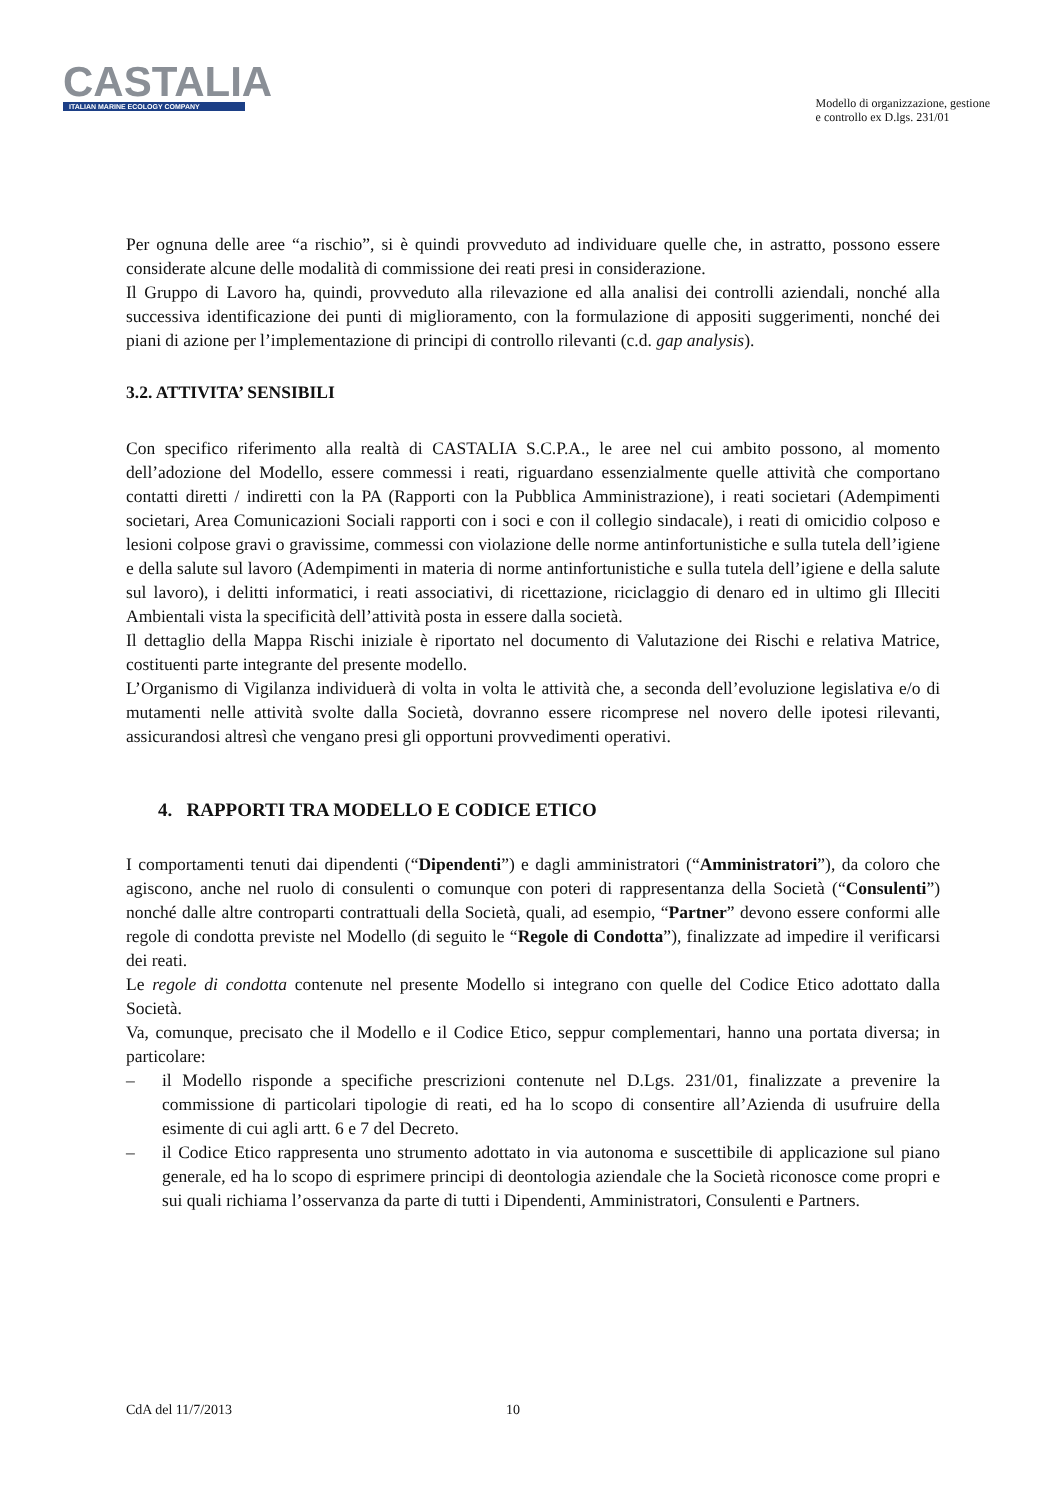CASTALIA
ITALIAN MARINE ECOLOGY COMPANY
Modello di organizzazione, gestione
e controllo ex D.lgs. 231/01
Per ognuna delle aree “a rischio”, si è quindi provveduto ad individuare quelle che, in astratto, possono essere considerate alcune delle modalità di commissione dei reati presi in considerazione.
Il Gruppo di Lavoro ha, quindi, provveduto alla rilevazione ed alla analisi dei controlli aziendali, nonché alla successiva identificazione dei punti di miglioramento, con la formulazione di appositi suggerimenti, nonché dei piani di azione per l’implementazione di principi di controllo rilevanti (c.d. gap analysis).
3.2. ATTIVITA’ SENSIBILI
Con specifico riferimento alla realtà di CASTALIA S.C.P.A., le aree nel cui ambito possono, al momento dell’adozione del Modello, essere commessi i reati, riguardano essenzialmente quelle attività che comportano contatti diretti / indiretti con la PA (Rapporti con la Pubblica Amministrazione), i reati societari (Adempimenti societari, Area Comunicazioni Sociali rapporti con i soci e con il collegio sindacale), i reati di omicidio colposo e lesioni colpose gravi o gravissime, commessi con violazione delle norme antinfortunistiche e sulla tutela dell’igiene e della salute sul lavoro (Adempimenti in materia di norme antinfortunistiche e sulla tutela dell’igiene e della salute sul lavoro), i delitti informatici, i reati associativi, di ricettazione, riciclaggio di denaro ed in ultimo gli Illeciti Ambientali vista la specificità dell’attività posta in essere dalla società.
Il dettaglio della Mappa Rischi iniziale è riportato nel documento di Valutazione dei Rischi e relativa Matrice, costituenti parte integrante del presente modello.
L’Organismo di Vigilanza individuerà di volta in volta le attività che, a seconda dell’evoluzione legislativa e/o di mutamenti nelle attività svolte dalla Società, dovranno essere ricomprese nel novero delle ipotesi rilevanti, assicurandosi altresì che vengano presi gli opportuni provvedimenti operativi.
4. RAPPORTI TRA MODELLO E CODICE ETICO
I comportamenti tenuti dai dipendenti (“Dipendenti”) e dagli amministratori (“Amministratori”), da coloro che agiscono, anche nel ruolo di consulenti o comunque con poteri di rappresentanza della Società (“Consulenti”) nonché dalle altre controparti contrattuali della Società, quali, ad esempio, “Partner” devono essere conformi alle regole di condotta previste nel Modello (di seguito le “Regole di Condotta”), finalizzate ad impedire il verificarsi dei reati.
Le regole di condotta contenute nel presente Modello si integrano con quelle del Codice Etico adottato dalla Società.
Va, comunque, precisato che il Modello e il Codice Etico, seppur complementari, hanno una portata diversa; in particolare:
– il Modello risponde a specifiche prescrizioni contenute nel D.Lgs. 231/01, finalizzate a prevenire la commissione di particolari tipologie di reati, ed ha lo scopo di consentire all’Azienda di usufruire della esimente di cui agli artt. 6 e 7 del Decreto.
– il Codice Etico rappresenta uno strumento adottato in via autonoma e suscettibile di applicazione sul piano generale, ed ha lo scopo di esprimere principi di deontologia aziendale che la Società riconosce come propri e sui quali richiama l’osservanza da parte di tutti i Dipendenti, Amministratori, Consulenti e Partners.
CdA del 11/7/2013 10